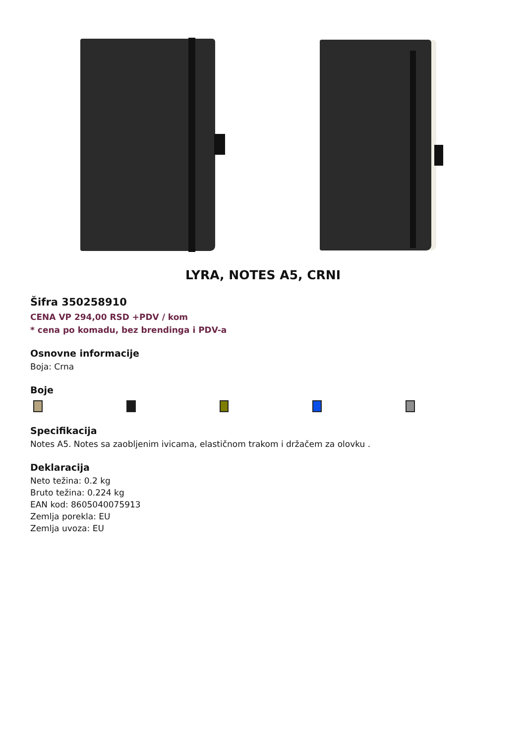LYRA, NOTES A5, CRNI
Šifra 350258910
CENA VP 294,00 RSD +PDV / kom
* cena po komadu, bez brendinga i PDV-a
Osnovne informacije
Boja: Crna
Boje
Specifikacija
Notes A5. Notes sa zaobljenim ivicama, elastičnom trakom i držačem za olovku .
Deklaracija
Neto težina: 0.2 kg
Bruto težina: 0.224 kg
EAN kod: 8605040075913
Zemlja porekla: EU
Zemlja uvoza: EU